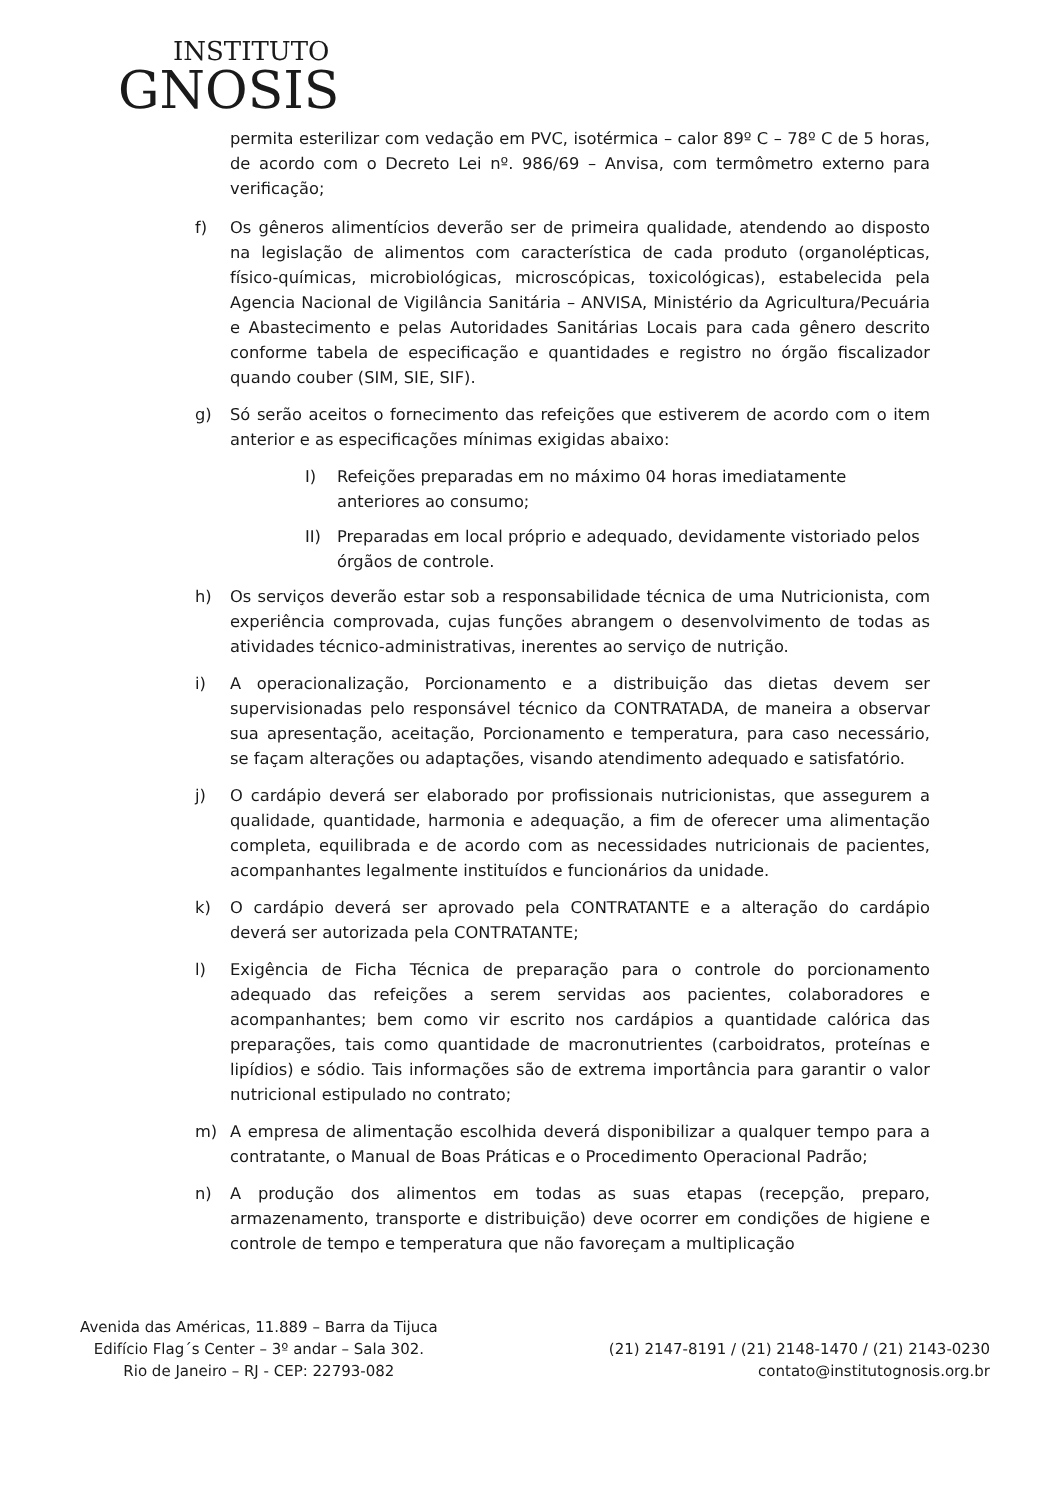INSTITUTO
GNOSIS
permita esterilizar com vedação em PVC, isotérmica – calor 89º C – 78º C de 5 horas, de acordo com o Decreto Lei nº. 986/69 – Anvisa, com termômetro externo para verificação;
f) Os gêneros alimentícios deverão ser de primeira qualidade, atendendo ao disposto na legislação de alimentos com característica de cada produto (organolépticas, físico-químicas, microbiológicas, microscópicas, toxicológicas), estabelecida pela Agencia Nacional de Vigilância Sanitária – ANVISA, Ministério da Agricultura/Pecuária e Abastecimento e pelas Autoridades Sanitárias Locais para cada gênero descrito conforme tabela de especificação e quantidades e registro no órgão fiscalizador quando couber (SIM, SIE, SIF).
g) Só serão aceitos o fornecimento das refeições que estiverem de acordo com o item anterior e as especificações mínimas exigidas abaixo:
I) Refeições preparadas em no máximo 04 horas imediatamente anteriores ao consumo;
II) Preparadas em local próprio e adequado, devidamente vistoriado pelos órgãos de controle.
h) Os serviços deverão estar sob a responsabilidade técnica de uma Nutricionista, com experiência comprovada, cujas funções abrangem o desenvolvimento de todas as atividades técnico-administrativas, inerentes ao serviço de nutrição.
i) A operacionalização, Porcionamento e a distribuição das dietas devem ser supervisionadas pelo responsável técnico da CONTRATADA, de maneira a observar sua apresentação, aceitação, Porcionamento e temperatura, para caso necessário, se façam alterações ou adaptações, visando atendimento adequado e satisfatório.
j) O cardápio deverá ser elaborado por profissionais nutricionistas, que assegurem a qualidade, quantidade, harmonia e adequação, a fim de oferecer uma alimentação completa, equilibrada e de acordo com as necessidades nutricionais de pacientes, acompanhantes legalmente instituídos e funcionários da unidade.
k) O cardápio deverá ser aprovado pela CONTRATANTE e a alteração do cardápio deverá ser autorizada pela CONTRATANTE;
l) Exigência de Ficha Técnica de preparação para o controle do porcionamento adequado das refeições a serem servidas aos pacientes, colaboradores e acompanhantes; bem como vir escrito nos cardápios a quantidade calórica das preparações, tais como quantidade de macronutrientes (carboidratos, proteínas e lipídios) e sódio. Tais informações são de extrema importância para garantir o valor nutricional estipulado no contrato;
m) A empresa de alimentação escolhida deverá disponibilizar a qualquer tempo para a contratante, o Manual de Boas Práticas e o Procedimento Operacional Padrão;
n) A produção dos alimentos em todas as suas etapas (recepção, preparo, armazenamento, transporte e distribuição) deve ocorrer em condições de higiene e controle de tempo e temperatura que não favoreçam a multiplicação
Avenida das Américas, 11.889 – Barra da Tijuca
Edifício Flag´s Center – 3º andar – Sala 302.
Rio de Janeiro – RJ - CEP: 22793-082
(21) 2147-8191 / (21) 2148-1470 / (21) 2143-0230
contato@institutognosis.org.br